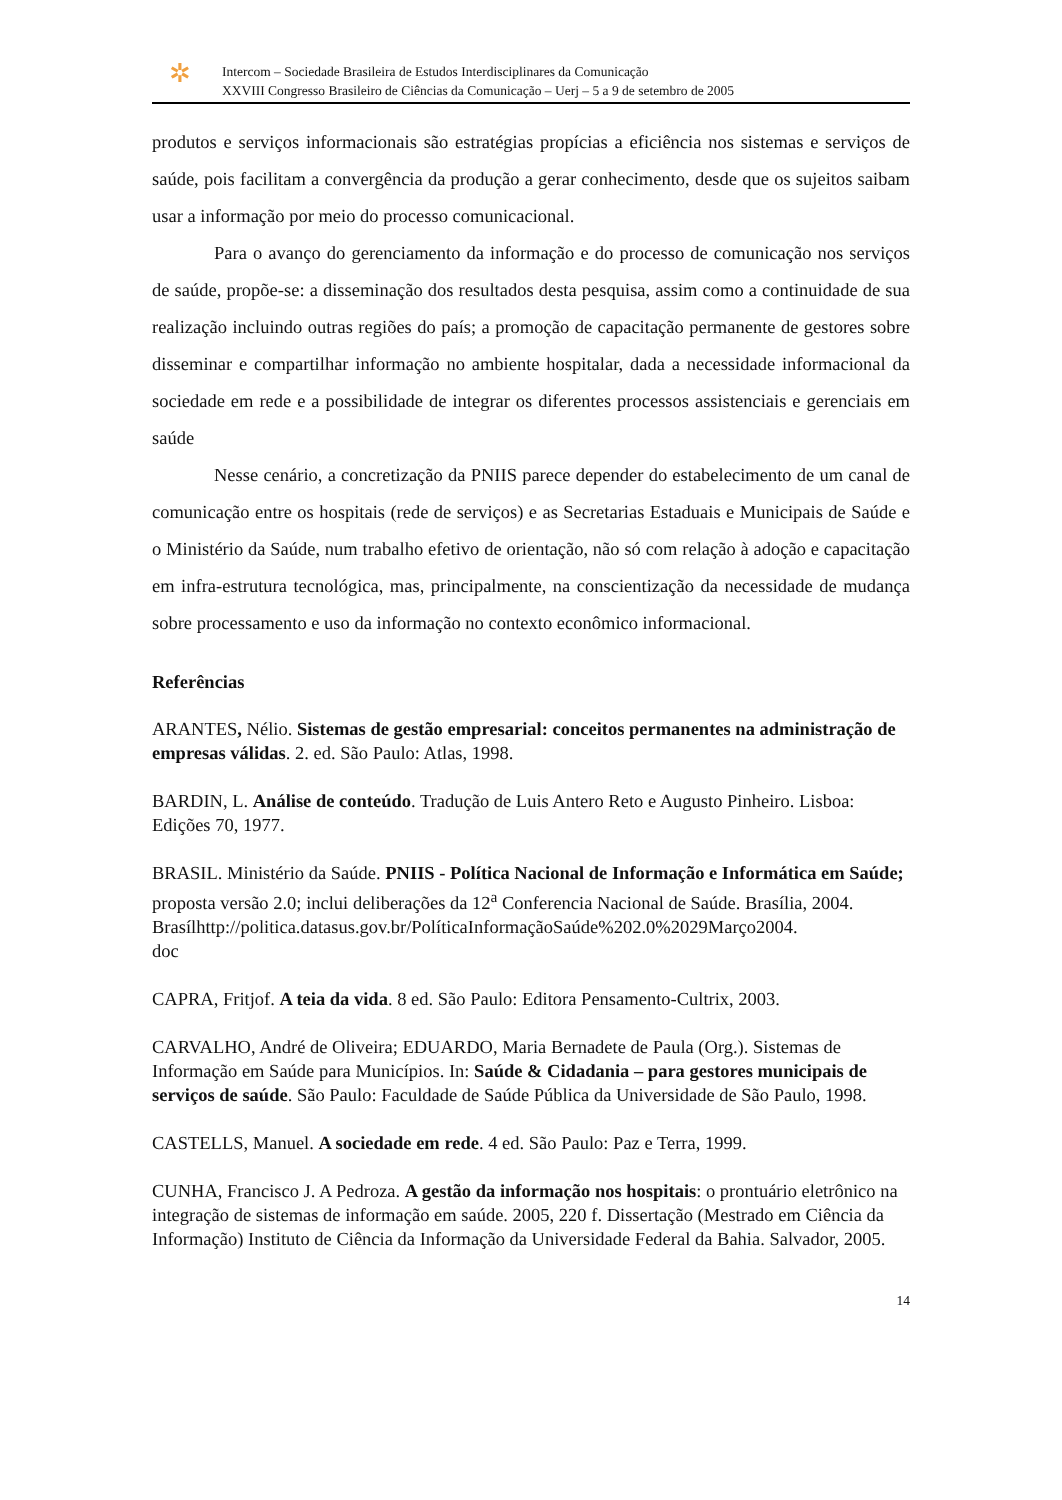✲
Intercom – Sociedade Brasileira de Estudos Interdisciplinares da Comunicação
XXVIII Congresso Brasileiro de Ciências da Comunicação – Uerj – 5 a 9 de setembro de 2005
produtos e serviços informacionais são estratégias propícias a eficiência nos sistemas e serviços de saúde, pois facilitam a convergência da produção a gerar conhecimento, desde que os sujeitos saibam usar a informação por meio do processo comunicacional.
Para o avanço do gerenciamento da informação e do processo de comunicação nos serviços de saúde, propõe-se: a disseminação dos resultados desta pesquisa, assim como a continuidade de sua realização incluindo outras regiões do país; a promoção de capacitação permanente de gestores sobre disseminar e compartilhar informação no ambiente hospitalar, dada a necessidade informacional da sociedade em rede e a possibilidade de integrar os diferentes processos assistenciais e gerenciais em saúde
Nesse cenário, a concretização da PNIIS parece depender do estabelecimento de um canal de comunicação entre os hospitais (rede de serviços) e as Secretarias Estaduais e Municipais de Saúde e o Ministério da Saúde, num trabalho efetivo de orientação, não só com relação à adoção e capacitação em infra-estrutura tecnológica, mas, principalmente, na conscientização da necessidade de mudança sobre processamento e uso da informação no contexto econômico informacional.
Referências
ARANTES, Nélio. Sistemas de gestão empresarial: conceitos permanentes na administração de empresas válidas. 2. ed. São Paulo: Atlas, 1998.
BARDIN, L. Análise de conteúdo. Tradução de Luis Antero Reto e Augusto Pinheiro. Lisboa: Edições 70, 1977.
BRASIL. Ministério da Saúde. PNIIS - Política Nacional de Informação e Informática em Saúde; proposta versão 2.0; inclui deliberações da 12<sup>a</sup> Conferencia Nacional de Saúde. Brasília, 2004.
Brasílhttp://politica.datasus.gov.br/PolíticaInformaçãoSaúde%202.0%2029Março2004.
doc
CAPRA, Fritjof. A teia da vida. 8 ed. São Paulo: Editora Pensamento-Cultrix, 2003.
CARVALHO, André de Oliveira; EDUARDO, Maria Bernadete de Paula (Org.). Sistemas de Informação em Saúde para Municípios. In: Saúde & Cidadania – para gestores municipais de serviços de saúde. São Paulo: Faculdade de Saúde Pública da Universidade de São Paulo, 1998.
CASTELLS, Manuel. A sociedade em rede. 4 ed. São Paulo: Paz e Terra, 1999.
CUNHA, Francisco J. A Pedroza. A gestão da informação nos hospitais: o prontuário eletrônico na integração de sistemas de informação em saúde. 2005, 220 f. Dissertação (Mestrado em Ciência da Informação) Instituto de Ciência da Informação da Universidade Federal da Bahia. Salvador, 2005.
14